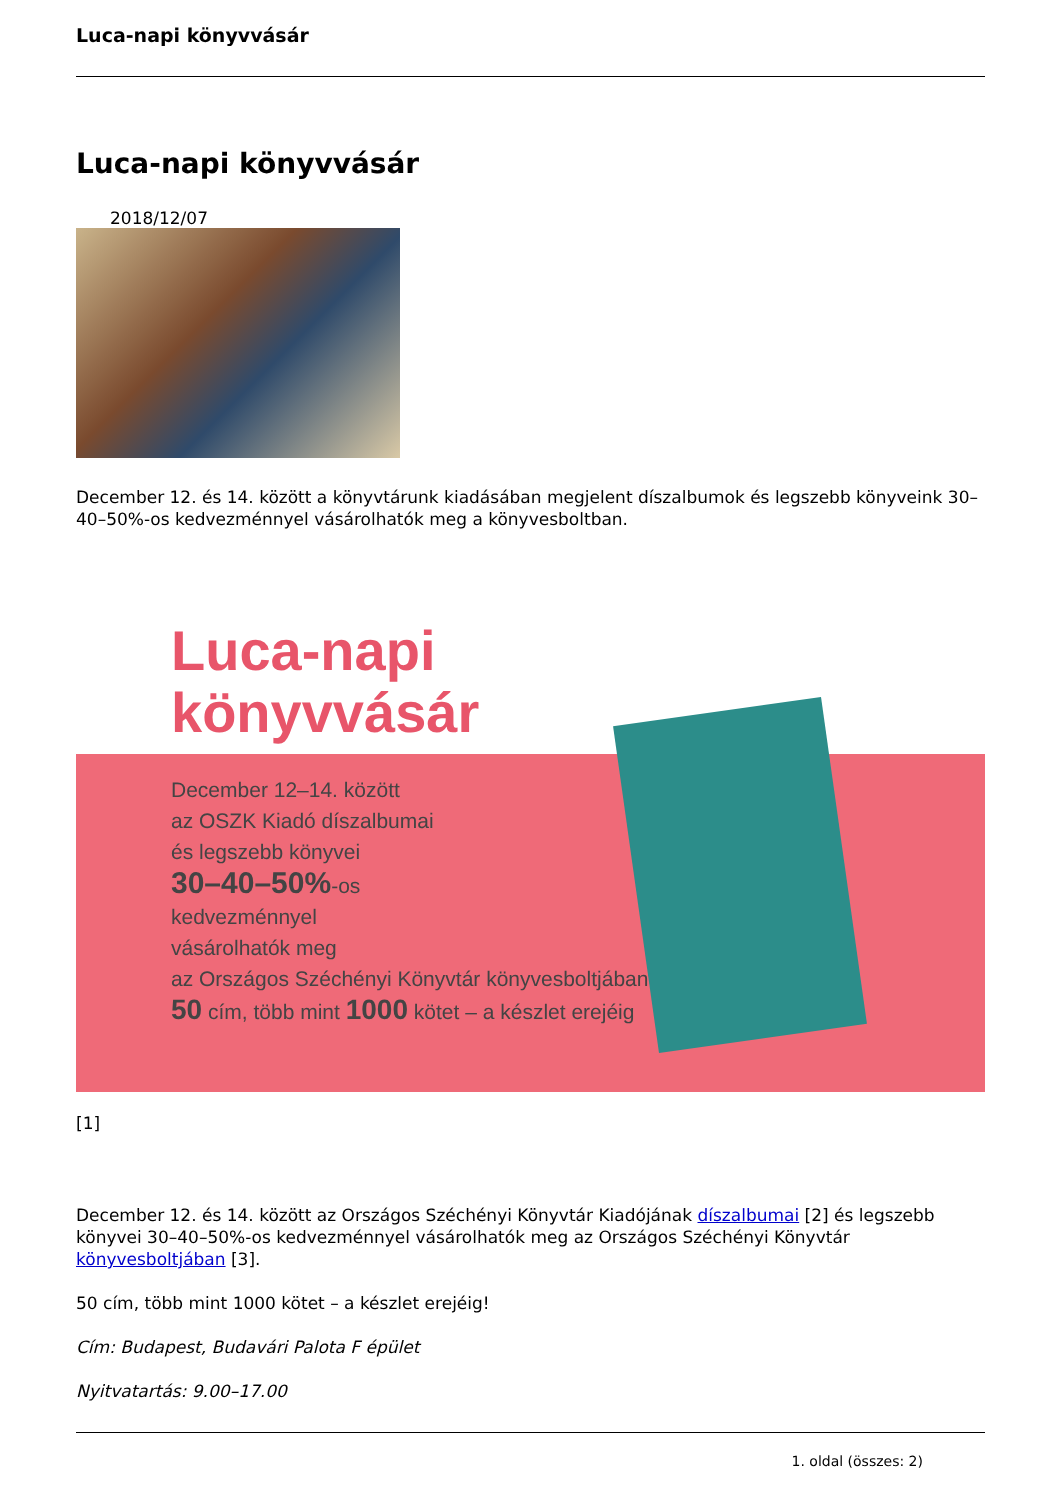Luca-napi könyvvásár
Luca-napi könyvvásár
2018/12/07
December 12. és 14. között a könyvtárunk kiadásában megjelent díszalbumok és legszebb könyveink 30–40–50%-os kedvezménnyel vásárolhatók meg a könyvesboltban.
Luca-napi
könyvvásár
December 12–14. között
az OSZK Kiadó díszalbumai
és legszebb könyvei
30–40–50%-os
kedvezménnyel
vásárolhatók meg
az Országos Széchényi Könyvtár könyvesboltjában.
50 cím, több mint 1000 kötet – a készlet erejéig
[1]
December 12. és 14. között az Országos Széchényi Könyvtár Kiadójának díszalbumai [2] és legszebb könyvei 30–40–50%-os kedvezménnyel vásárolhatók meg az Országos Széchényi Könyvtár könyvesboltjában [3].
50 cím, több mint 1000 kötet – a készlet erejéig!
Cím: Budapest, Budavári Palota F épület
Nyitvatartás: 9.00–17.00
1. oldal (összes: 2)